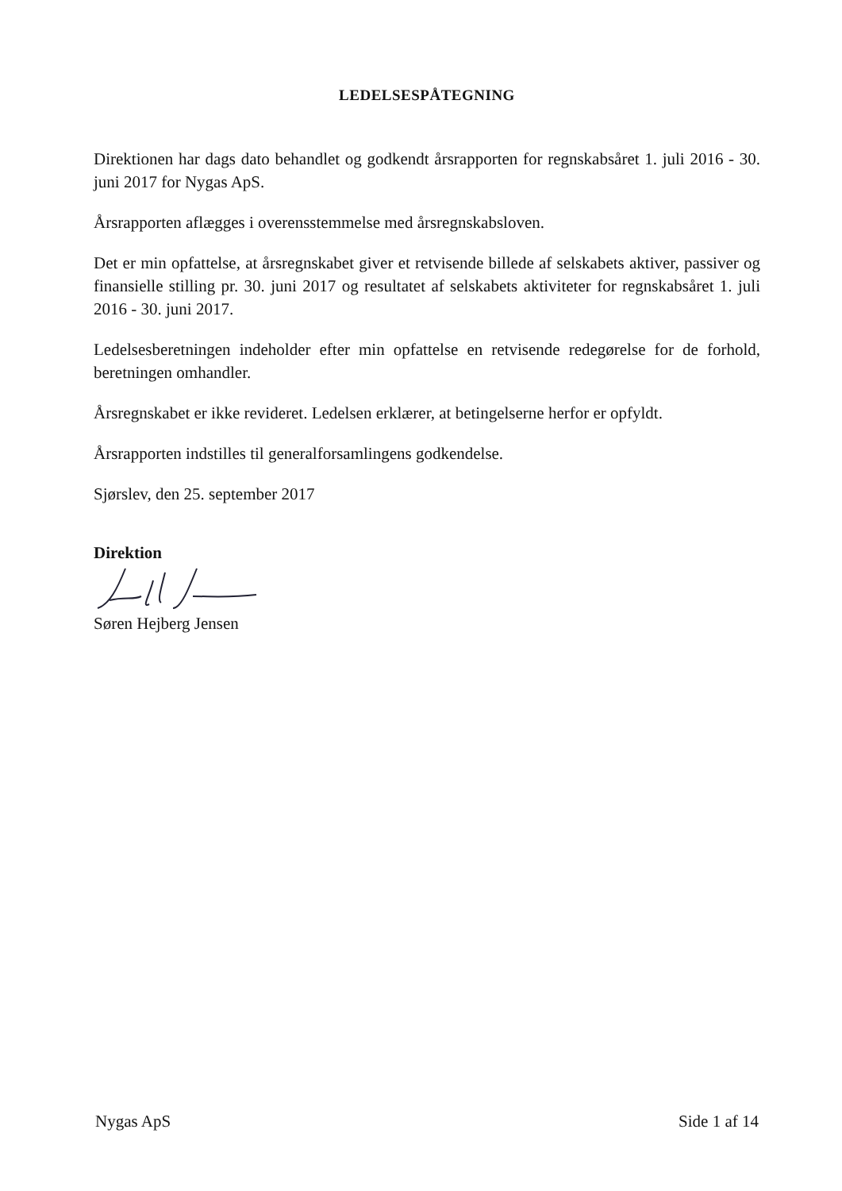LEDELSESPÅTEGNING
Direktionen har dags dato behandlet og godkendt årsrapporten for regnskabsåret 1. juli 2016 - 30. juni 2017 for Nygas ApS.
Årsrapporten aflægges i overensstemmelse med årsregnskabsloven.
Det er min opfattelse, at årsregnskabet giver et retvisende billede af selskabets aktiver, passiver og finansielle stilling pr. 30. juni 2017 og resultatet af selskabets aktiviteter for regnskabsåret 1. juli 2016 - 30. juni 2017.
Ledelsesberetningen indeholder efter min opfattelse en retvisende redegørelse for de forhold, beretningen omhandler.
Årsregnskabet er ikke revideret. Ledelsen erklærer, at betingelserne herfor er opfyldt.
Årsrapporten indstilles til generalforsamlingens godkendelse.
Sjørslev, den 25. september 2017
Direktion
Søren Hejberg Jensen
Nygas ApS Side 1 af 14